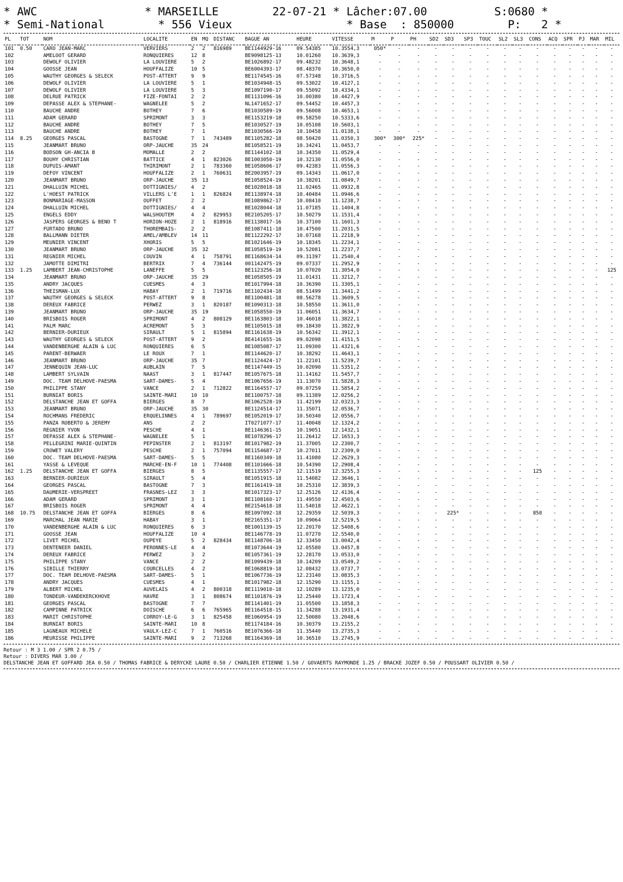* AWC * MARSEILLE 22-07-21 * Lâcher:07.00 S:0680 * * Semi-National * 556 Vieux * Base : 850000 P: 2 *
| PL | TOT | NOM | LOCALITE | EN | MQ | DISTANC | BAGUE AN | HEURE | VITESSE | M | P | PH | SD2 | SD3 | SP3 | TOUC | SL2 | SL3 | CONS | ACQ | SPR | PJ | MAR | MIL |
| --- | --- | --- | --- | --- | --- | --- | --- | --- | --- | --- | --- | --- | --- | --- | --- | --- | --- | --- | --- | --- | --- | --- | --- | --- |
| 101 | 0.50 | CARO JEAN-MARC | VERVIERS | 2 | 2 | 816989 | BE1144929-16 | 09.54385 | 10.3554,3 | 050* | - | - | - | - | - | - | - | - | - | - | - | - | - | - |
| 102 | | AMELOOT GERARD | RONQUIERES | 12 | 8 | | BE9098125-13 | 10.01260 | 10.3639,3 | - | - | - | - | - | - | - | - | - | - | - | - | - | - | - |
| 103 | | DEWOLF OLIVIER | LA LOUVIERE | 5 | 2 | | BE1026892-17 | 09.48232 | 10.3648,1 | - | - | - | - | - | - | - | - | - | - | - | - | - | - | - |
| 104 | | GOOSSE JEAN | HOUFFALIZE | 10 | 5 | | BE6004393-17 | 08.48370 | 10.3650,0 | - | - | - | - | - | - | - | - | - | - | - | - | - | - | - |
| 105 | | WAUTHY GEORGES & SELECK | POST-ATTERT | 9 | 9 | | BE1174545-16 | 07.57348 | 10.3716,5 | - | - | - | - | - | - | - | - | - | - | - | - | - | - | - |
| 106 | | DEWOLF OLIVIER | LA LOUVIERE | 5 | 1 | | BE1034948-15 | 09.53022 | 10.4127,1 | - | - | - | - | - | - | - | - | - | - | - | - | - | - | - |
| 107 | | DEWOLF OLIVIER | LA LOUVIERE | 5 | 3 | | BE1097190-17 | 09.55092 | 10.4334,1 | - | - | - | - | - | - | - | - | - | - | - | - | - | - | - |
| 108 | | DELRUE PATRICK | FIZE-FONTAI | 2 | 2 | | BE1131096-16 | 10.00380 | 10.4427,9 | - | - | - | - | - | - | - | - | - | - | - | - | - | - | - |
| 109 | | DEPASSE ALEX & STEPHANE- | WAGNELEE | 5 | 2 | | NL1471652-17 | 09.54452 | 10.4457,3 | - | - | - | - | - | - | - | - | - | - | - | - | - | - | - |
| 110 | | BAUCHE ANDRE | BOTHEY | 7 | 6 | | BE1030589-19 | 09.56008 | 10.4653,1 | - | - | - | - | - | - | - | - | - | - | - | - | - | - | - |
| 111 | | ADAM GERARD | SPRIMONT | 3 | 3 | | BE1153219-18 | 09.58250 | 10.5333,6 | - | - | - | - | - | - | - | - | - | - | - | - | - | - | - |
| 112 | | BAUCHE ANDRE | BOTHEY | 7 | 5 | | BE1030527-19 | 10.05108 | 10.5603,1 | - | - | - | - | - | - | - | - | - | - | - | - | - | - | - |
| 113 | | BAUCHE ANDRE | BOTHEY | 7 | 1 | | BE1030566-19 | 10.10458 | 11.0138,1 | - | - | - | - | - | - | - | - | - | - | - | - | - | - | - |
| 114 | 8.25 | GEORGES PASCAL | BASTOGNE | 7 | 1 | 743489 | BE1105282-18 | 08.50420 | 11.0350,3 | 300* | 300* | 225* | - | - | - | - | - | - | - | - | - | - | - | - |
| 115 | | JEANMART BRUNO | ORP-JAUCHE | 35 | 24 | | BE1058521-19 | 10.34241 | 11.0453,7 | - | - | - | - | - | - | - | - | - | - | - | - | - | - | - |
| 116 | | BODSON GH-ANCIA B | MOMALLE | 2 | 2 | | BE1144102-18 | 10.34350 | 11.0529,4 | - | - | - | - | - | - | - | - | - | - | - | - | - | - | - |
| 117 | | BOUHY CHRISTIAN | BATTICE | 4 | 1 | 823026 | BE1003050-19 | 10.32130 | 11.0556,0 | - | - | - | - | - | - | - | - | - | - | - | - | - | - | - |
| 118 | | DUPUIS-AMANT | THIRIMONT | 2 | 1 | 783360 | BE1058606-17 | 09.42383 | 11.0556,3 | - | - | - | - | - | - | - | - | - | - | - | - | - | - | - |
| 119 | | DEFOY VINCENT | HOUFFALIZE | 2 | 1 | 760631 | BE2003957-19 | 09.14343 | 11.0617,0 | - | - | - | - | - | - | - | - | - | - | - | - | - | - | - |
| 120 | | JEANMART BRUNO | ORP-JAUCHE | 35 | 13 | | BE1058524-19 | 10.38201 | 11.0849,7 | - | - | - | - | - | - | - | - | - | - | - | - | - | - | - |
| 121 | | DHALLUIN MICHEL | DOTTIGNIES/ | 4 | 2 | | BE1028018-18 | 11.02465 | 11.0932,8 | - | - | - | - | - | - | - | - | - | - | - | - | - | - | - |
| 122 | | L'HOEST PATRICK | VILLERS L'E | 1 | 1 | 826824 | BE1138974-18 | 10.40484 | 11.0946,6 | - | - | - | - | - | - | - | - | - | - | - | - | - | - | - |
| 123 | | BONMARIAGE-MASSON | OUFFET | 2 | 2 | | BE1089862-17 | 10.08410 | 11.1238,7 | - | - | - | - | - | - | - | - | - | - | - | - | - | - | - |
| 124 | | DHALLUIN MICHEL | DOTTIGNIES/ | 4 | 4 | | BE1028044-18 | 11.07185 | 11.1404,8 | - | - | - | - | - | - | - | - | - | - | - | - | - | - | - |
| 125 | | ENGELS EDDY | WALSHOUTEM | 4 | 2 | 829953 | BE2105205-17 | 10.50279 | 11.1531,4 | - | - | - | - | - | - | - | - | - | - | - | - | - | - | - |
| 126 | | JASPERS GEORGES & BENO T | HORION-HOZE | 2 | 1 | 818916 | BE1138017-16 | 10.37100 | 11.1601,3 | - | - | - | - | - | - | - | - | - | - | - | - | - | - | - |
| 127 | | FURTADO BRUNO | THOREMBAIS- | 2 | 2 | | BE1087411-18 | 10.47500 | 11.2031,5 | - | - | - | - | - | - | - | - | - | - | - | - | - | - | - |
| 128 | | BALLMANN DIETER | AMEL/AMBLEV | 14 | 11 | | BE1122292-17 | 10.07168 | 11.2218,9 | - | - | - | - | - | - | - | - | - | - | - | - | - | - | - |
| 129 | | MEUNIER VINCENT | XHORIS | 5 | 5 | | BE1021646-19 | 10.18345 | 11.2234,1 | - | - | - | - | - | - | - | - | - | - | - | - | - | - | - |
| 130 | | JEANMART BRUNO | ORP-JAUCHE | 35 | 32 | | BE1058519-19 | 10.52081 | 11.2237,7 | - | - | - | - | - | - | - | - | - | - | - | - | - | - | - |
| 131 | | REGNIER MICHEL | COUVIN | 4 | 1 | 758791 | BE1168634-14 | 09.31397 | 11.2540,4 | - | - | - | - | - | - | - | - | - | - | - | - | - | - | - |
| 132 | | JAMOTTE DIMITRI | BERTRIX | 7 | 4 | 736144 | 001142475-19 | 09.07337 | 11.2952,9 | - | - | - | - | - | - | - | - | - | - | - | - | - | - | - |
| 133 | 1.25 | LAMBERT JEAN-CHRISTOPHE | LANEFFE | 5 | 5 | | BE1123256-18 | 10.07020 | 11.3054,0 | - | - | - | - | - | - | - | - | - | - | - | - | - | - | 125 |
| 134 | | JEANMART BRUNO | ORP-JAUCHE | 35 | 29 | | BE1058505-19 | 11.01431 | 11.3212,7 | - | - | - | - | - | - | - | - | - | - | - | - | - | - | - |
| 135 | | ANDRY JACQUES | CUESMES | 4 | 3 | | BE1017994-18 | 10.36390 | 11.3305,1 | - | - | - | - | - | - | - | - | - | - | - | - | - | - | - |
| 136 | | THEISMAN-LUX | HABAY | 2 | 1 | 719716 | BE1102434-18 | 08.51499 | 11.3441,2 | - | - | - | - | - | - | - | - | - | - | - | - | - | - | - |
| 137 | | WAUTHY GEORGES & SELECK | POST-ATTERT | 9 | 8 | | BE1100481-18 | 08.56278 | 11.3609,5 | - | - | - | - | - | - | - | - | - | - | - | - | - | - | - |
| 138 | | DEREUX FABRICE | PERWEZ | 3 | 1 | 820187 | BE1090313-18 | 10.58550 | 11.3611,0 | - | - | - | - | - | - | - | - | - | - | - | - | - | - | - |
| 139 | | JEANMART BRUNO | ORP-JAUCHE | 35 | 19 | | BE1058550-19 | 11.06051 | 11.3634,7 | - | - | - | - | - | - | - | - | - | - | - | - | - | - | - |
| 140 | | BRISBOIS ROGER | SPRIMONT | 4 | 2 | 808129 | BE1163803-18 | 10.46018 | 11.3822,1 | - | - | - | - | - | - | - | - | - | - | - | - | - | - | - |
| 141 | | PALM MARC | ACREMONT | 5 | 3 | | BE1105015-18 | 09.18430 | 11.3822,9 | - | - | - | - | - | - | - | - | - | - | - | - | - | - | - |
| 142 | | BERNIER-DURIEUX | SIRAULT | 5 | 1 | 815894 | BE1161638-19 | 10.56342 | 11.3912,1 | - | - | - | - | - | - | - | - | - | - | - | - | - | - | - |
| 143 | | WAUTHY GEORGES & SELECK | POST-ATTERT | 9 | 2 | | BE4141655-16 | 09.02098 | 11.4151,5 | - | - | - | - | - | - | - | - | - | - | - | - | - | - | - |
| 144 | | VANDENBERGHE ALAIN & LUC | RONQUIERES | 6 | 5 | | BE1085087-17 | 11.09300 | 11.4321,6 | - | - | - | - | - | - | - | - | - | - | - | - | - | - | - |
| 145 | | PARENT-BERWAER | LE ROUX | 7 | 1 | | BE1144620-17 | 10.38292 | 11.4643,1 | - | - | - | - | - | - | - | - | - | - | - | - | - | - | - |
| 146 | | JEANMART BRUNO | ORP-JAUCHE | 35 | 7 | | BE1124424-17 | 11.22101 | 11.5239,7 | - | - | - | - | - | - | - | - | - | - | - | - | - | - | - |
| 147 | | JENNEQUIN JEAN-LUC | AUBLAIN | 7 | 5 | | BE1147449-15 | 10.02090 | 11.5351,2 | - | - | - | - | - | - | - | - | - | - | - | - | - | - | - |
| 148 | | LAMBERT SYLVAIN | NAAST | 3 | 1 | 817447 | BE1057675-18 | 11.14162 | 11.5457,7 | - | - | - | - | - | - | - | - | - | - | - | - | - | - | - |
| 149 | | DOC. TEAM DELHOVE-PAESMA | SART-DAMES- | 5 | 4 | | BE1067656-19 | 11.13070 | 11.5828,3 | - | - | - | - | - | - | - | - | - | - | - | - | - | - | - |
| 150 | | PHILIPPE STANY | VANCE | 2 | 1 | 712822 | BE1164557-17 | 09.07259 | 11.5854,2 | - | - | - | - | - | - | - | - | - | - | - | - | - | - | - |
| 151 | | BURNIAT BORIS | SAINTE-MARI | 10 | 10 | | BE1100757-18 | 09.11389 | 12.0256,2 | - | - | - | - | - | - | - | - | - | - | - | - | - | - | - |
| 152 | | DELSTANCHE JEAN ET GOFFA | BIERGES | 8 | 7 | | BE1062528-19 | 11.42199 | 12.0323,3 | - | - | - | - | - | - | - | - | - | - | - | - | - | - | - |
| 153 | | JEANMART BRUNO | ORP-JAUCHE | 35 | 30 | | BE1124514-17 | 11.35071 | 12.0536,7 | - | - | - | - | - | - | - | - | - | - | - | - | - | - | - |
| 154 | | ROCHMANS FREDERIC | ERQUELINNES | 4 | 1 | 789697 | BE1052019-17 | 10.50340 | 12.0556,7 | - | - | - | - | - | - | - | - | - | - | - | - | - | - | - |
| 155 | | PANZA ROBERTO & JEREMY | ANS | 2 | 2 | | IT0271077-17 | 11.40048 | 12.1324,2 | - | - | - | - | - | - | - | - | - | - | - | - | - | - | - |
| 156 | | REGNIER YVON | PESCHE | 4 | 1 | | BE1146361-15 | 10.19051 | 12.1432,1 | - | - | - | - | - | - | - | - | - | - | - | - | - | - | - |
| 157 | | DEPASSE ALEX & STEPHANE- | WAGNELEE | 5 | 1 | | BE1078296-17 | 11.26412 | 12.1653,3 | - | - | - | - | - | - | - | - | - | - | - | - | - | - | - |
| 158 | | PELLEGRINI MARIE-QUINTIN | PEPINSTER | 2 | 1 | 813197 | BE1017982-19 | 11.37005 | 12.2300,7 | - | - | - | - | - | - | - | - | - | - | - | - | - | - | - |
| 159 | | CROWET VALERY | PESCHE | 2 | 1 | 757094 | BE1154687-17 | 10.27011 | 12.2309,0 | - | - | - | - | - | - | - | - | - | - | - | - | - | - | - |
| 160 | | DOC. TEAM DELHOVE-PAESMA | SART-DAMES- | 5 | 5 | | BE1160349-18 | 11.41080 | 12.2629,3 | - | - | - | - | - | - | - | - | - | - | - | - | - | - | - |
| 161 | | YASSE & LEVEQUE | MARCHE-EN-F | 10 | 1 | 774408 | BE1101666-18 | 10.54390 | 12.2908,4 | - | - | - | - | - | - | - | - | - | - | - | - | - | - | - |
| 162 | 1.25 | DELSTANCHE JEAN ET GOFFA | BIERGES | 8 | 5 | | BE1135557-17 | 12.11519 | 12.3255,3 | - | - | - | - | - | - | - | - | - | 125 | - | - | - | - | - |
| 163 | | BERNIER-DURIEUX | SIRAULT | 5 | 4 | | BE1051915-18 | 11.54082 | 12.3646,1 | - | - | - | - | - | - | - | - | - | - | - | - | - | - | - |
| 164 | | GEORGES PASCAL | BASTOGNE | 7 | 3 | | BE1161419-18 | 10.25310 | 12.3839,3 | - | - | - | - | - | - | - | - | - | - | - | - | - | - | - |
| 165 | | DAUMERIE-VERSPREET | FRASNES-LEZ | 3 | 3 | | BE1017323-17 | 12.25126 | 12.4136,4 | - | - | - | - | - | - | - | - | - | - | - | - | - | - | - |
| 166 | | ADAM GERARD | SPRIMONT | 3 | 1 | | BE1108160-17 | 11.49550 | 12.4503,6 | - | - | - | - | - | - | - | - | - | - | - | - | - | - | - |
| 167 | | BRISBOIS ROGER | SPRIMONT | 4 | 4 | | BE2154618-18 | 11.54018 | 12.4622,1 | - | - | - | - | - | - | - | - | - | - | - | - | - | - | - |
| 168 | 10.75 | DELSTANCHE JEAN ET GOFFA | BIERGES | 8 | 6 | | BE1097092-18 | 12.29359 | 12.5039,3 | - | - | - | - | 225* | - | - | - | - | 850 | - | - | - | - | - |
| 169 | | MARCHAL JEAN MARIE | HABAY | 3 | 1 | | BE2165351-17 | 10.09064 | 12.5219,5 | - | - | - | - | - | - | - | - | - | - | - | - | - | - | - |
| 170 | | VANDENBERGHE ALAIN & LUC | RONQUIERES | 6 | 3 | | BE1001139-15 | 12.20170 | 12.5408,6 | - | - | - | - | - | - | - | - | - | - | - | - | - | - | - |
| 171 | | GOOSSE JEAN | HOUFFALIZE | 10 | 4 | | BE1146778-19 | 11.07270 | 12.5540,0 | - | - | - | - | - | - | - | - | - | - | - | - | - | - | - |
| 172 | | LIVET MICHEL | OUPEYE | 5 | 2 | 828434 | BE1148706-18 | 12.33450 | 13.0042,4 | - | - | - | - | - | - | - | - | - | - | - | - | - | - | - |
| 173 | | DENTENEER DANIEL | PERONNES-LE | 4 | 4 | | BE1073644-19 | 12.05580 | 13.0457,8 | - | - | - | - | - | - | - | - | - | - | - | - | - | - | - |
| 174 | | DEREUX FABRICE | PERWEZ | 3 | 2 | | BE1057361-19 | 12.28170 | 13.0533,0 | - | - | - | - | - | - | - | - | - | - | - | - | - | - | - |
| 175 | | PHILIPPE STANY | VANCE | 2 | 2 | | BE1099439-18 | 10.14209 | 13.0549,2 | - | - | - | - | - | - | - | - | - | - | - | - | - | - | - |
| 176 | | SIBILLE THIERRY | COURCELLES | 4 | 2 | | BE1068819-18 | 12.08432 | 13.0737,7 | - | - | - | - | - | - | - | - | - | - | - | - | - | - | - |
| 177 | | DOC. TEAM DELHOVE-PAESMA | SART-DAMES- | 5 | 1 | | BE1067736-19 | 12.23140 | 13.0835,3 | - | - | - | - | - | - | - | - | - | - | - | - | - | - | - |
| 178 | | ANDRY JACQUES | CUESMES | 4 | 1 | | BE1017982-18 | 12.15290 | 13.1155,1 | - | - | - | - | - | - | - | - | - | - | - | - | - | - | - |
| 179 | | ALBERT MICHEL | AUVELAIS | 4 | 2 | 800318 | BE1119010-18 | 12.10289 | 13.1235,0 | - | - | - | - | - | - | - | - | - | - | - | - | - | - | - |
| 180 | | TONDEUR-VANDEKERCKHOVE | HAVRE | 3 | 1 | 808674 | BE1101876-19 | 12.25440 | 13.1723,4 | - | - | - | - | - | - | - | - | - | - | - | - | - | - | - |
| 181 | | GEORGES PASCAL | BASTOGNE | 7 | 7 | | BE1141401-19 | 11.05500 | 13.1858,3 | - | - | - | - | - | - | - | - | - | - | - | - | - | - | - |
| 182 | | CAMPINNE PATRICK | DOISCHE | 6 | 6 | 765965 | BE1164518-15 | 11.34288 | 13.1931,4 | - | - | - | - | - | - | - | - | - | - | - | - | - | - | - |
| 183 | | MARIT CHRISTOPHE | CORROY-LE-G | 3 | 1 | 825458 | BE1060954-19 | 12.50080 | 13.2048,6 | - | - | - | - | - | - | - | - | - | - | - | - | - | - | - |
| 184 | | BURNIAT BORIS | SAINTE-MARI | 10 | 8 | | BE1174184-16 | 10.30379 | 13.2155,2 | - | - | - | - | - | - | - | - | - | - | - | - | - | - | - |
| 185 | | LAGNEAUX MICHELE | VAULX-LEZ-C | 7 | 1 | 760516 | BE1076366-18 | 11.35440 | 13.2735,3 | - | - | - | - | - | - | - | - | - | - | - | - | - | - | - |
| 186 | | MEURISSE PHILIPPE | SAINTE-MARI | 9 | 2 | 713268 | BE1164369-18 | 10.36510 | 13.2745,9 | - | - | - | - | - | - | - | - | - | - | - | - | - | - | - |
Retour : M 3 1.00 / SPR 2 0.75 / Retour : DIVERS MAR 3.00 / DELSTANCHE JEAN ET GOFFARD JEA 0.50 / THOMAS FABRICE & DERYCKE LAURE 0.50 / CHARLIER ETIENNE 1.50 / GOVAERTS RAYMONDE 1.25 / BRACKE JOZEF 0.50 / POUSSART OLIVIER 0.50 /